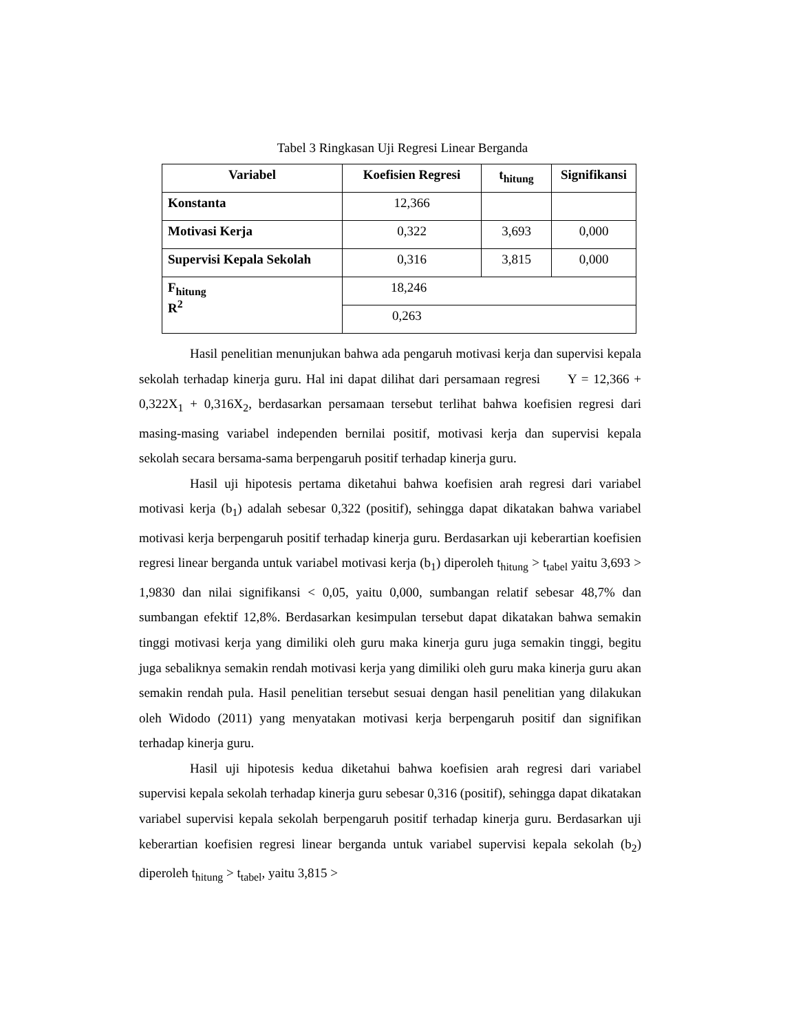Tabel 3 Ringkasan Uji Regresi Linear Berganda
| Variabel | Koefisien Regresi | t<sub>hitung</sub> | Signifikansi |
| --- | --- | --- | --- |
| Konstanta | 12,366 | | |
| Motivasi Kerja | 0,322 | 3,693 | 0,000 |
| Supervisi Kepala Sekolah | 0,316 | 3,815 | 0,000 |
| F<sub>hitung</sub> R<sup>2</sup> | 18,246 | | |
| | 0,263 | | |
Hasil penelitian menunjukan bahwa ada pengaruh motivasi kerja dan supervisi kepala sekolah terhadap kinerja guru. Hal ini dapat dilihat dari persamaan regresi Y = 12,366 + 0,322X<sub>1</sub> + 0,316X<sub>2</sub>, berdasarkan persamaan tersebut terlihat bahwa koefisien regresi dari masing-masing variabel independen bernilai positif, motivasi kerja dan supervisi kepala sekolah secara bersama-sama berpengaruh positif terhadap kinerja guru.
Hasil uji hipotesis pertama diketahui bahwa koefisien arah regresi dari variabel motivasi kerja (b<sub>1</sub>) adalah sebesar 0,322 (positif), sehingga dapat dikatakan bahwa variabel motivasi kerja berpengaruh positif terhadap kinerja guru. Berdasarkan uji keberartian koefisien regresi linear berganda untuk variabel motivasi kerja (b<sub>1</sub>) diperoleh t<sub>hitung</sub> > t<sub>tabel</sub> yaitu 3,693 > 1,9830 dan nilai signifikansi < 0,05, yaitu 0,000, sumbangan relatif sebesar 48,7% dan sumbangan efektif 12,8%. Berdasarkan kesimpulan tersebut dapat dikatakan bahwa semakin tinggi motivasi kerja yang dimiliki oleh guru maka kinerja guru juga semakin tinggi, begitu juga sebaliknya semakin rendah motivasi kerja yang dimiliki oleh guru maka kinerja guru akan semakin rendah pula. Hasil penelitian tersebut sesuai dengan hasil penelitian yang dilakukan oleh Widodo (2011) yang menyatakan motivasi kerja berpengaruh positif dan signifikan terhadap kinerja guru.
Hasil uji hipotesis kedua diketahui bahwa koefisien arah regresi dari variabel supervisi kepala sekolah terhadap kinerja guru sebesar 0,316 (positif), sehingga dapat dikatakan variabel supervisi kepala sekolah berpengaruh positif terhadap kinerja guru. Berdasarkan uji keberartian koefisien regresi linear berganda untuk variabel supervisi kepala sekolah (b<sub>2</sub>) diperoleh t<sub>hitung</sub> > t<sub>tabel</sub>, yaitu 3,815 >